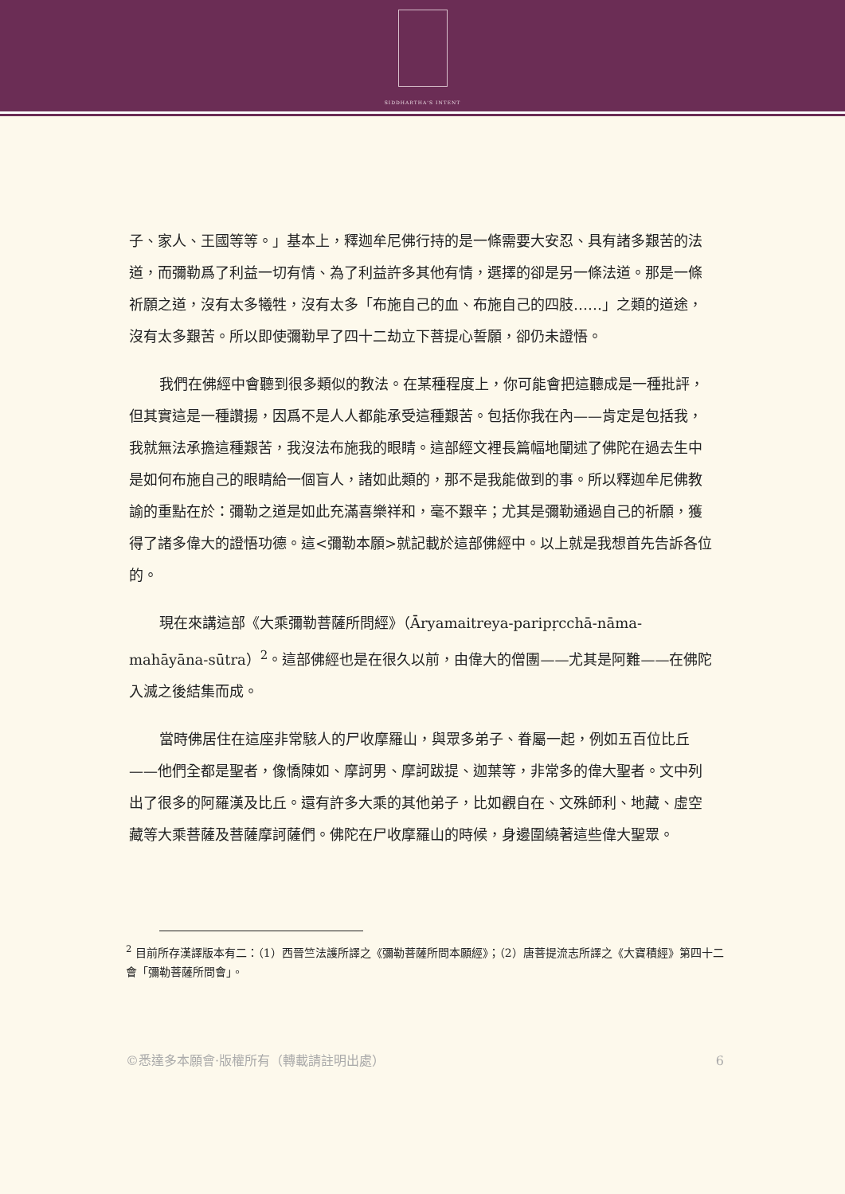SIDDHARTHA'S INTENT
子、家人、王國等等。」基本上，釋迦牟尼佛行持的是一條需要大安忍、具有諸多艱苦的法道，而彌勒爲了利益一切有情、為了利益許多其他有情，選擇的卻是另一條法道。那是一條祈願之道，沒有太多犧牲，沒有太多「布施自己的血、布施自己的四肢……」之類的道途，沒有太多艱苦。所以即使彌勒早了四十二劫立下菩提心誓願，卻仍未證悟。
我們在佛經中會聽到很多類似的教法。在某種程度上，你可能會把這聽成是一種批評，但其實這是一種讚揚，因爲不是人人都能承受這種艱苦。包括你我在內——肯定是包括我，我就無法承擔這種艱苦，我沒法布施我的眼睛。這部經文裡長篇幅地闡述了佛陀在過去生中是如何布施自己的眼睛給一個盲人，諸如此類的，那不是我能做到的事。所以釋迦牟尼佛教諭的重點在於：彌勒之道是如此充滿喜樂祥和，毫不艱辛；尤其是彌勒通過自己的祈願，獲得了諸多偉大的證悟功德。這<彌勒本願>就記載於這部佛經中。以上就是我想首先告訴各位的。
現在來講這部《大乘彌勒菩薩所問經》（Āryamaitreya-paripṛcchā-nāma-mahāyāna-sūtra）<sup>2</sup>。這部佛經也是在很久以前，由偉大的僧團——尤其是阿難——在佛陀入滅之後結集而成。
當時佛居住在這座非常駭人的尸收摩羅山，與眾多弟子、眷屬一起，例如五百位比丘——他們全都是聖者，像憍陳如、摩訶男、摩訶跋提、迦葉等，非常多的偉大聖者。文中列出了很多的阿羅漢及比丘。還有許多大乘的其他弟子，比如觀自在、文殊師利、地藏、虛空藏等大乘菩薩及菩薩摩訶薩們。佛陀在尸收摩羅山的時候，身邊圍繞著這些偉大聖眾。
<sup>2</sup> 目前所存漢譯版本有二：（1）西晉竺法護所譯之《彌勒菩薩所問本願經》；（2）唐菩提流志所譯之《大寶積經》第四十二會「彌勒菩薩所問會」。
©悉達多本願會·版權所有（轉載請註明出處） 6